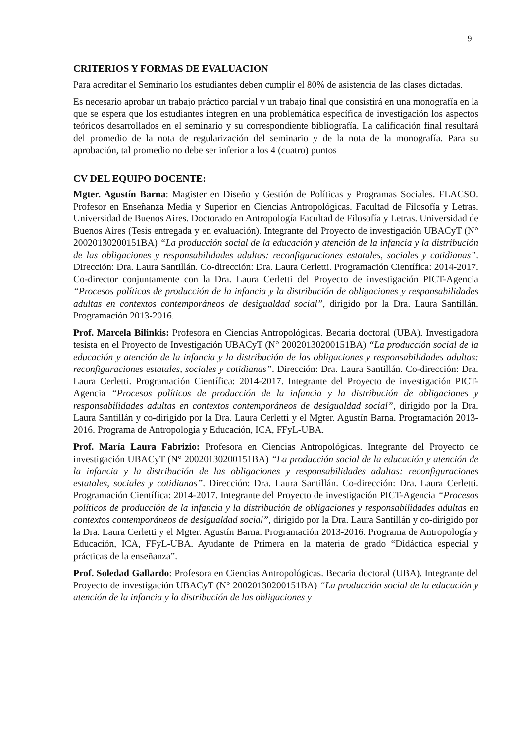9
CRITERIOS Y FORMAS DE EVALUACION
Para acreditar el Seminario los estudiantes deben cumplir el 80% de asistencia de las clases dictadas.
Es necesario aprobar un trabajo práctico parcial y un trabajo final que consistirá en una monografía en la que se espera que los estudiantes integren en una problemática específica de investigación los aspectos teóricos desarrollados en el seminario y su correspondiente bibliografía. La calificación final resultará del promedio de la nota de regularización del seminario y de la nota de la monografía. Para su aprobación, tal promedio no debe ser inferior a los 4 (cuatro) puntos
CV DEL EQUIPO DOCENTE:
Mgter. Agustín Barna: Magister en Diseño y Gestión de Políticas y Programas Sociales. FLACSO. Profesor en Enseñanza Media y Superior en Ciencias Antropológicas. Facultad de Filosofía y Letras. Universidad de Buenos Aires. Doctorado en Antropología Facultad de Filosofía y Letras. Universidad de Buenos Aires (Tesis entregada y en evaluación). Integrante del Proyecto de investigación UBACyT (N° 20020130200151BA) “La producción social de la educación y atención de la infancia y la distribución de las obligaciones y responsabilidades adultas: reconfiguraciones estatales, sociales y cotidianas”. Dirección: Dra. Laura Santillán. Co-dirección: Dra. Laura Cerletti. Programación Científica: 2014-2017. Co-director conjuntamente con la Dra. Laura Cerletti del Proyecto de investigación PICT-Agencia “Procesos políticos de producción de la infancia y la distribución de obligaciones y responsabilidades adultas en contextos contemporáneos de desigualdad social”, dirigido por la Dra. Laura Santillán. Programación 2013-2016.
Prof. Marcela Bilinkis: Profesora en Ciencias Antropológicas. Becaria doctoral (UBA). Investigadora tesista en el Proyecto de Investigación UBACyT (N° 20020130200151BA) “La producción social de la educación y atención de la infancia y la distribución de las obligaciones y responsabilidades adultas: reconfiguraciones estatales, sociales y cotidianas”. Dirección: Dra. Laura Santillán. Co-dirección: Dra. Laura Cerletti. Programación Científica: 2014-2017. Integrante del Proyecto de investigación PICT-Agencia “Procesos políticos de producción de la infancia y la distribución de obligaciones y responsabilidades adultas en contextos contemporáneos de desigualdad social”, dirigido por la Dra. Laura Santillán y co-dirigido por la Dra. Laura Cerletti y el Mgter. Agustín Barna. Programación 2013-2016. Programa de Antropología y Educación, ICA, FFyL-UBA.
Prof. María Laura Fabrizio: Profesora en Ciencias Antropológicas. Integrante del Proyecto de investigación UBACyT (N° 20020130200151BA) “La producción social de la educación y atención de la infancia y la distribución de las obligaciones y responsabilidades adultas: reconfiguraciones estatales, sociales y cotidianas”. Dirección: Dra. Laura Santillán. Co-dirección: Dra. Laura Cerletti. Programación Científica: 2014-2017. Integrante del Proyecto de investigación PICT-Agencia “Procesos políticos de producción de la infancia y la distribución de obligaciones y responsabilidades adultas en contextos contemporáneos de desigualdad social”, dirigido por la Dra. Laura Santillán y co-dirigido por la Dra. Laura Cerletti y el Mgter. Agustín Barna. Programación 2013-2016. Programa de Antropología y Educación, ICA, FFyL-UBA. Ayudante de Primera en la materia de grado “Didáctica especial y prácticas de la enseñanza”.
Prof. Soledad Gallardo: Profesora en Ciencias Antropológicas. Becaria doctoral (UBA). Integrante del Proyecto de investigación UBACyT (N° 20020130200151BA) “La producción social de la educación y atención de la infancia y la distribución de las obligaciones y